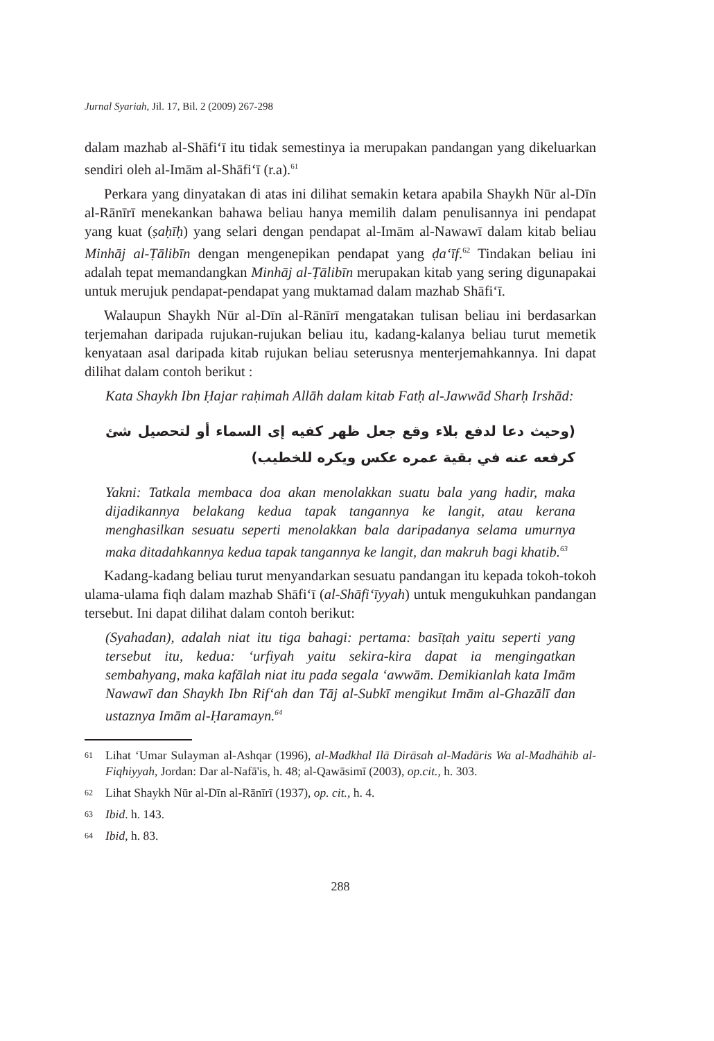Jurnal Syariah, Jil. 17, Bil. 2 (2009) 267-298
dalam mazhab al-Shāfi‘ī itu tidak semestinya ia merupakan pandangan yang dikeluarkan sendiri oleh al-Imām al-Shāfi‘ī (r.a).<sup>61</sup>
Perkara yang dinyatakan di atas ini dilihat semakin ketara apabila Shaykh Nūr al-Dīn al-Rānīrī menekankan bahawa beliau hanya memilih dalam penulisannya ini pendapat yang kuat (ṣaḥīḥ) yang selari dengan pendapat al-Imām al-Nawawī dalam kitab beliau Minhāj al-Ṭālibīn dengan mengenepikan pendapat yang ḍa‘īf.<sup>62</sup> Tindakan beliau ini adalah tepat memandangkan Minhāj al-Ṭālibīn merupakan kitab yang sering digunapakai untuk merujuk pendapat-pendapat yang muktamad dalam mazhab Shāfi‘ī.
Walaupun Shaykh Nūr al-Dīn al-Rānīrī mengatakan tulisan beliau ini berdasarkan terjemahan daripada rujukan-rujukan beliau itu, kadang-kalanya beliau turut memetik kenyataan asal daripada kitab rujukan beliau seterusnya menterjemahkannya. Ini dapat dilihat dalam contoh berikut :
Kata Shaykh Ibn Ḥajar raḥimah Allāh dalam kitab Fatḥ al-Jawwād Sharḥ Irshād:
(وحيث دعا لدفع بلاء وقع جعل ظهر كفيه إى السماء أو لتحصيل شئ كرفعه عنه في بقية عمره عكس ويكره للخطيب)
Yakni: Tatkala membaca doa akan menolakkan suatu bala yang hadir, maka dijadikannya belakang kedua tapak tangannya ke langit, atau kerana menghasilkan sesuatu seperti menolakkan bala daripadanya selama umurnya maka ditadahkannya kedua tapak tangannya ke langit, dan makruh bagi khatib.<sup>63</sup>
Kadang-kadang beliau turut menyandarkan sesuatu pandangan itu kepada tokoh-tokoh ulama-ulama fiqh dalam mazhab Shāfi‘ī (al-Shāfi‘īyyah) untuk mengukuhkan pandangan tersebut. Ini dapat dilihat dalam contoh berikut:
(Syahadan), adalah niat itu tiga bahagi: pertama: basīṭah yaitu seperti yang tersebut itu, kedua: ‘urfiyah yaitu sekira-kira dapat ia mengingatkan sembahyang, maka kafālah niat itu pada segala ‘awwām. Demikianlah kata Imām Nawawī dan Shaykh Ibn Rif‘ah dan Tāj al-Subkī mengikut Imām al-Ghazālī dan ustaznya Imām al-Ḥaramayn.<sup>64</sup>
61 Lihat ‘Umar Sulayman al-Ashqar (1996), al-Madkhal Ilā Dirāsah al-Madāris Wa al-Madhāhib al-Fiqhiyyah, Jordan: Dar al-Nafā'is, h. 48; al-Qawāsimī (2003), op.cit., h. 303.
62 Lihat Shaykh Nūr al-Dīn al-Rānīrī (1937), op. cit., h. 4.
63 Ibid. h. 143.
64 Ibid, h. 83.
288